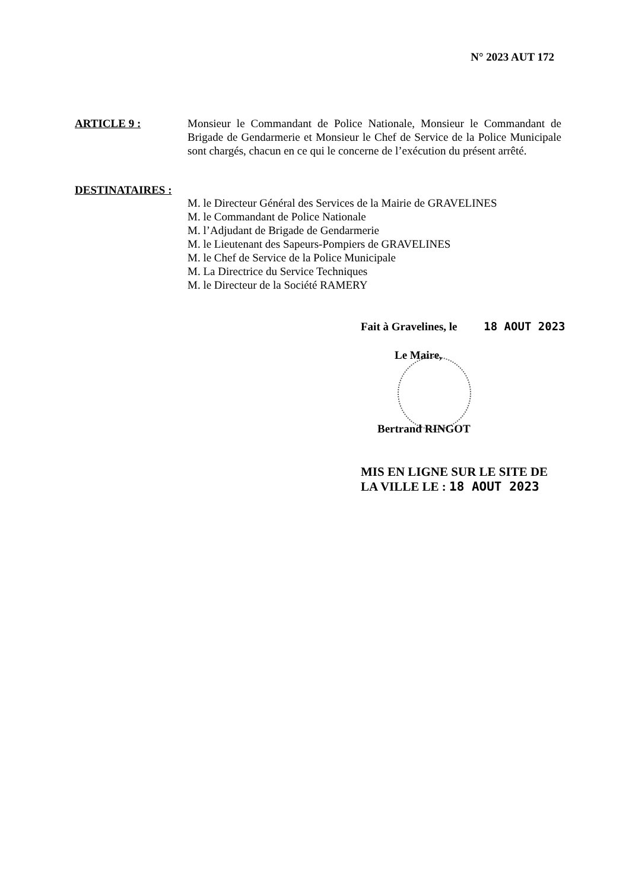N° 2023 AUT 172
ARTICLE 9 : Monsieur le Commandant de Police Nationale, Monsieur le Commandant de Brigade de Gendarmerie et Monsieur le Chef de Service de la Police Municipale sont chargés, chacun en ce qui le concerne de l’exécution du présent arrêté.
DESTINATAIRES :
M. le Directeur Général des Services de la Mairie de GRAVELINES
M. le Commandant de Police Nationale
M. l’Adjudant de Brigade de Gendarmerie
M. le Lieutenant des Sapeurs-Pompiers de GRAVELINES
M. le Chef de Service de la Police Municipale
M. La Directrice du Service Techniques
M. le Directeur de la Société RAMERY
Fait à Gravelines, le 18 AOUT 2023
Le Maire,
Bertrand RINGOT
MIS EN LIGNE SUR LE SITE DE
LA VILLE LE : 18 AOUT 2023